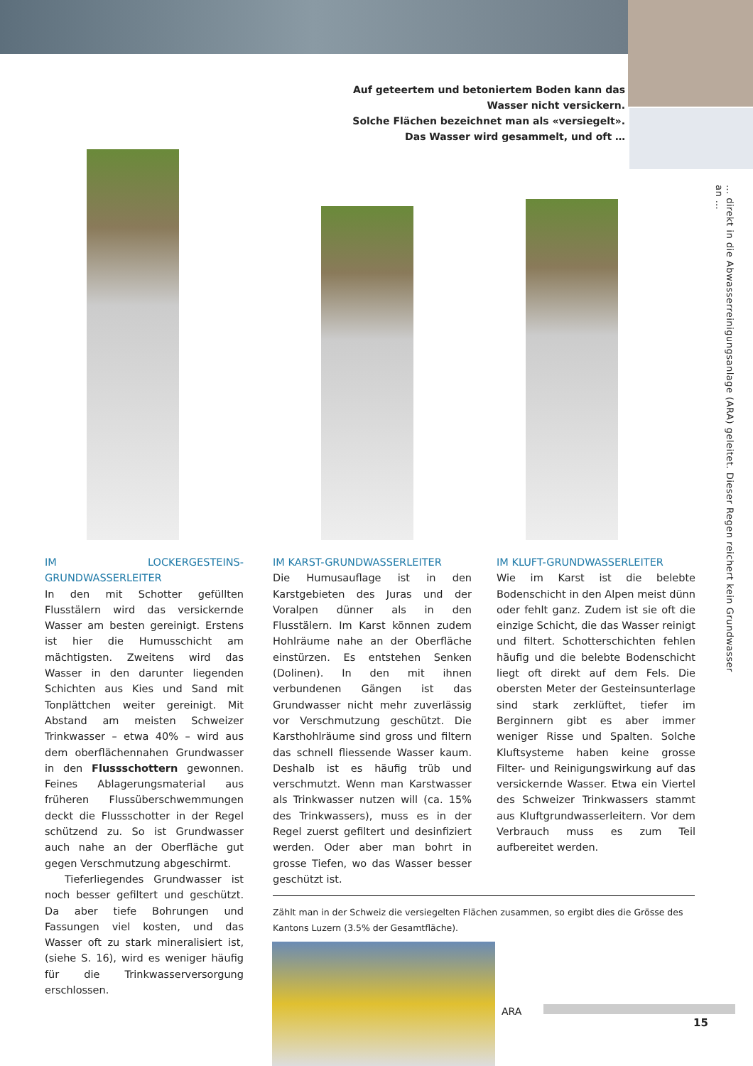Auf geteertem und betoniertem Boden kann das Wasser nicht versickern.
Solche Flächen bezeichnet man als «versiegelt».
Das Wasser wird gesammelt, und oft …
IM LOCKERGESTEINS-GRUNDWASSERLEITER
In den mit Schotter gefüllten Flusstälern wird das versickernde Wasser am besten gereinigt. Erstens ist hier die Humusschicht am mächtigsten. Zweitens wird das Wasser in den darunter liegenden Schichten aus Kies und Sand mit Tonplättchen weiter gereinigt. Mit Abstand am meisten Schweizer Trinkwasser – etwa 40% – wird aus dem oberflächennahen Grundwasser in den Flussschottern gewonnen. Feines Ablagerungsmaterial aus früheren Flussüberschwemmungen deckt die Flussschotter in der Regel schützend zu. So ist Grundwasser auch nahe an der Oberfläche gut gegen Verschmutzung abgeschirmt.
Tieferliegendes Grundwasser ist noch besser gefiltert und geschützt. Da aber tiefe Bohrungen und Fassungen viel kosten, und das Wasser oft zu stark mineralisiert ist, (siehe S. 16), wird es weniger häufig für die Trinkwasserversorgung erschlossen.
IM KARST-GRUNDWASSERLEITER
Die Humusauflage ist in den Karstgebieten des Juras und der Voralpen dünner als in den Flusstälern. Im Karst können zudem Hohlräume nahe an der Oberfläche einstürzen. Es entstehen Senken (Dolinen). In den mit ihnen verbundenen Gängen ist das Grundwasser nicht mehr zuverlässig vor Verschmutzung geschützt. Die Karsthohlräume sind gross und filtern das schnell fliessende Wasser kaum. Deshalb ist es häufig trüb und verschmutzt. Wenn man Karstwasser als Trinkwasser nutzen will (ca. 15% des Trinkwassers), muss es in der Regel zuerst gefiltert und desinfiziert werden. Oder aber man bohrt in grosse Tiefen, wo das Wasser besser geschützt ist.
IM KLUFT-GRUNDWASSERLEITER
Wie im Karst ist die belebte Bodenschicht in den Alpen meist dünn oder fehlt ganz. Zudem ist sie oft die einzige Schicht, die das Wasser reinigt und filtert. Schotterschichten fehlen häufig und die belebte Bodenschicht liegt oft direkt auf dem Fels. Die obersten Meter der Gesteinsunterlage sind stark zerklüftet, tiefer im Berginnern gibt es aber immer weniger Risse und Spalten. Solche Kluftsysteme haben keine grosse Filter- und Reinigungswirkung auf das versickernde Wasser. Etwa ein Viertel des Schweizer Trinkwassers stammt aus Kluftgrundwasserleitern. Vor dem Verbrauch muss es zum Teil aufbereitet werden.
… direkt in die Abwasserreinigungsanlage (ARA) geleitet. Dieser Regen reichert kein Grundwasser an …
Zählt man in der Schweiz die versiegelten Flächen zusammen, so ergibt dies die Grösse des Kantons Luzern (3.5% der Gesamtfläche).
ARA
15